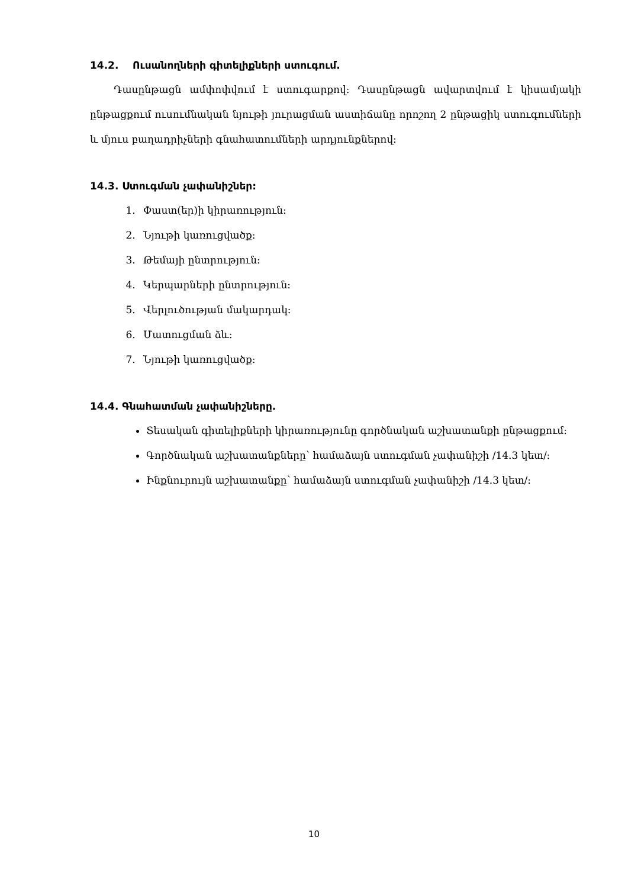14.2. Ուսանողների գիտելիքների ստուգում.
Դասընթացն ամփոփվում է ստուգարքով: Դասընթացն ավարտվում է կիսամյակի ընթացքում ուսումնական նյութի յուրացման աստիճանը որոշող 2 ընթացիկ ստուգումների և մյուս բաղադրիչների գնահատումների արդյունքներով:
14.3. Ստուգման չափանիշներ:
1. Փաստ(եր)ի կիրառություն:
2. Նյութի կառուցվածք:
3. Թեմայի ընտրություն:
4. Կերպարների ընտրություն:
5. Վերլուծության մակարդակ:
6. Մատուցման ձև:
7. Նյութի կառուցվածք:
14.4. Գնահատման չափանիշները.
Տեսական գիտելիքների կիրառությունը գործնական աշխատանքի ընթացքում:
Գործնական աշխատանքները՝ համաձայն ստուգման չափանիշի /14.3 կետ/:
Ինքնուրույն աշխատանքը՝ համաձայն ստուգման չափանիշի /14.3 կետ/:
10